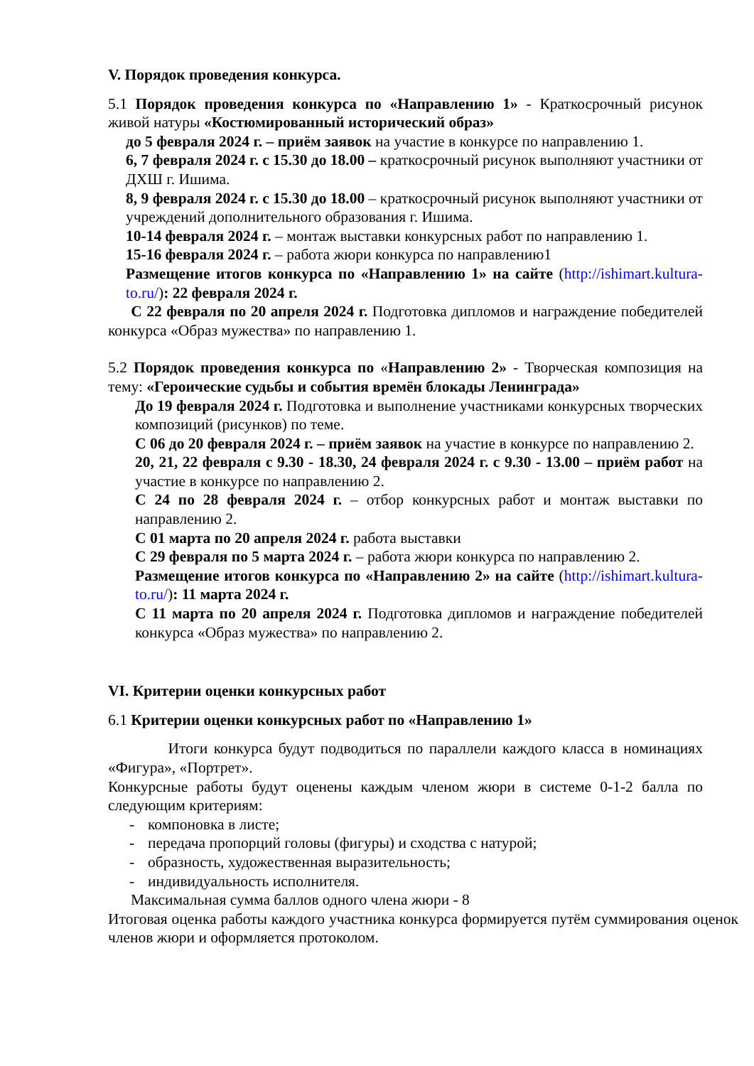V. Порядок проведения конкурса.
5.1 Порядок проведения конкурса по «Направлению 1» - Краткосрочный рисунок живой натуры «Костюмированный исторический образ»
до 5 февраля 2024 г. – приём заявок на участие в конкурсе по направлению 1.
6, 7 февраля 2024 г. с 15.30 до 18.00 – краткосрочный рисунок выполняют участники от ДХШ г. Ишима.
8, 9 февраля 2024 г. с 15.30 до 18.00 – краткосрочный рисунок выполняют участники от учреждений дополнительного образования г. Ишима.
10-14 февраля 2024 г. – монтаж выставки конкурсных работ по направлению 1.
15-16 февраля 2024 г. – работа жюри конкурса по направлению1
Размещение итогов конкурса по «Направлению 1» на сайте (http://ishimart.kultura-to.ru/): 22 февраля 2024 г.
С 22 февраля по 20 апреля 2024 г. Подготовка дипломов и награждение победителей конкурса «Образ мужества» по направлению 1.
5.2 Порядок проведения конкурса по «Направлению 2» - Творческая композиция на тему: «Героические судьбы и события времён блокады Ленинграда»
До 19 февраля 2024 г. Подготовка и выполнение участниками конкурсных творческих композиций (рисунков) по теме.
С 06 до 20 февраля 2024 г. – приём заявок на участие в конкурсе по направлению 2.
20, 21, 22 февраля с 9.30 - 18.30, 24 февраля 2024 г. с 9.30 - 13.00 – приём работ на участие в конкурсе по направлению 2.
С 24 по 28 февраля 2024 г. – отбор конкурсных работ и монтаж выставки по направлению 2.
С 01 марта по 20 апреля 2024 г. работа выставки
С 29 февраля по 5 марта 2024 г. – работа жюри конкурса по направлению 2.
Размещение итогов конкурса по «Направлению 2» на сайте (http://ishimart.kultura-to.ru/): 11 марта 2024 г.
С 11 марта по 20 апреля 2024 г. Подготовка дипломов и награждение победителей конкурса «Образ мужества» по направлению 2.
VI. Критерии оценки конкурсных работ
6.1 Критерии оценки конкурсных работ по «Направлению 1»
Итоги конкурса будут подводиться по параллели каждого класса в номинациях «Фигура», «Портрет».
Конкурсные работы будут оценены каждым членом жюри в системе 0-1-2 балла по следующим критериям:
- компоновка в листе;
- передача пропорций головы (фигуры) и сходства с натурой;
- образность, художественная выразительность;
- индивидуальность исполнителя.
Максимальная сумма баллов одного члена жюри - 8
Итоговая оценка работы каждого участника конкурса формируется путём суммирования оценок членов жюри и оформляется протоколом.